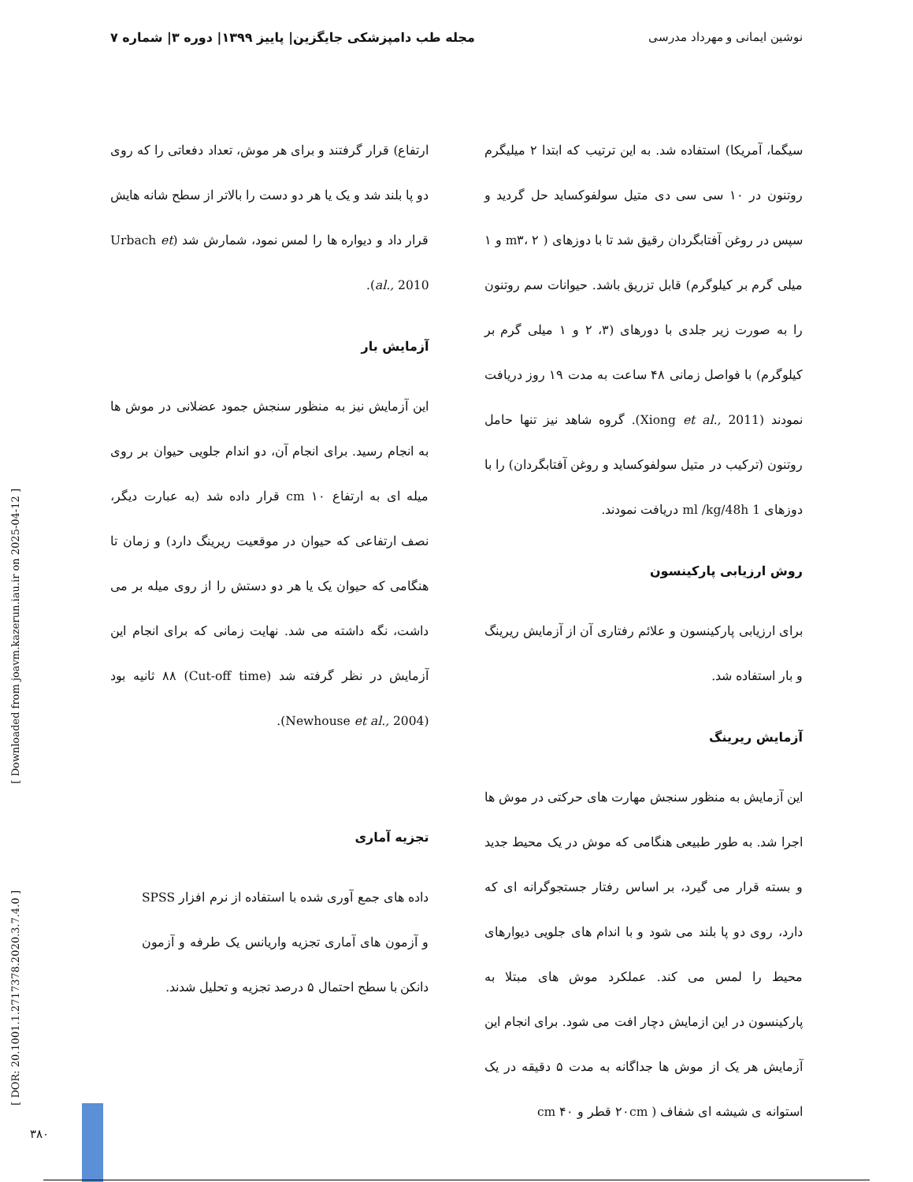نوشین ایمانی و مهرداد مدرسی مجله طب دامپزشکی جایگزین| پاییز ۱۳۹۹| دوره ۳| شماره ۷
سیگما، آمریکا) استفاده شد. به این ترتیب که ابتدا ۲ میلیگرم روتنون در ۱۰ سی سی دی متیل سولفوکساید حل گردید و سپس در روغن آفتابگردان رقیق شد تا با دوزهای ( m۳، ۲ و ۱ میلی گرم بر کیلوگرم) قابل تزریق باشد. حیوانات سم روتنون را به صورت زیر جلدی با دورهای (۳، ۲ و ۱ میلی گرم بر کیلوگرم) با فواصل زمانی ۴۸ ساعت به مدت ۱۹ روز دریافت نمودند (Xiong et al., 2011). گروه شاهد نیز تنها حامل روتنون (ترکیب در متیل سولفوکساید و روغن آفتابگردان) را با دوزهای 1 ml /kg/48h دریافت نمودند.
روش ارزیابی پارکینسون
برای ارزیابی پارکینسون و علائم رفتاری آن از آزمایش ریرینگ و بار استفاده شد.
آزمایش ریرینگ
این آزمایش به منظور سنجش مهارت های حرکتی در موش ها اجرا شد. به طور طبیعی هنگامی که موش در یک محیط جدید و بسته قرار می گیرد، بر اساس رفتار جستجوگرانه ای که دارد، روی دو پا بلند می شود و با اندام های جلویی دیوارهای محیط را لمس می کند. عملکرد موش های مبتلا به پارکینسون در این ازمایش دچار افت می شود. برای انجام این آزمایش هر یک از موش ها جداگانه به مدت ۵ دقیقه در یک استوانه ی شیشه ای شفاف ( ۲۰cm قطر و ۴۰ cm
ارتفاع) قرار گرفتند و برای هر موش، تعداد دفعاتی را که روی دو پا بلند شد و یک یا هر دو دست را بالاتر از سطح شانه هایش قرار داد و دیواره ها را لمس نمود، شمارش شد (Urbach et al., 2010).
آزمایش بار
این آزمایش نیز به منظور سنجش جمود عضلانی در موش ها به انجام رسید. برای انجام آن، دو اندام جلویی حیوان بر روی میله ای به ارتفاع cm ۱۰ قرار داده شد (به عبارت دیگر، نصف ارتفاعی که حیوان در موقعیت ریرینگ دارد) و زمان تا هنگامی که حیوان یک یا هر دو دستش را از روی میله بر می داشت، نگه داشته می شد. نهایت زمانی که برای انجام این آزمایش در نظر گرفته شد (Cut-off time) ۸۸ ثانیه بود (Newhouse et al., 2004).
تجزیه آماری
داده های جمع آوری شده با استفاده از نرم افزار SPSS و آزمون های آماری تجزیه واریانس یک طرفه و آزمون دانکن با سطح احتمال ۵ درصد تجزیه و تحلیل شدند.
[ Downloaded from joavm.kazerun.iau.ir on 2025-04-12 ]
[ DOR: 20.1001.1.2717378.2020.3.7.4.0 ]
۳۸۰